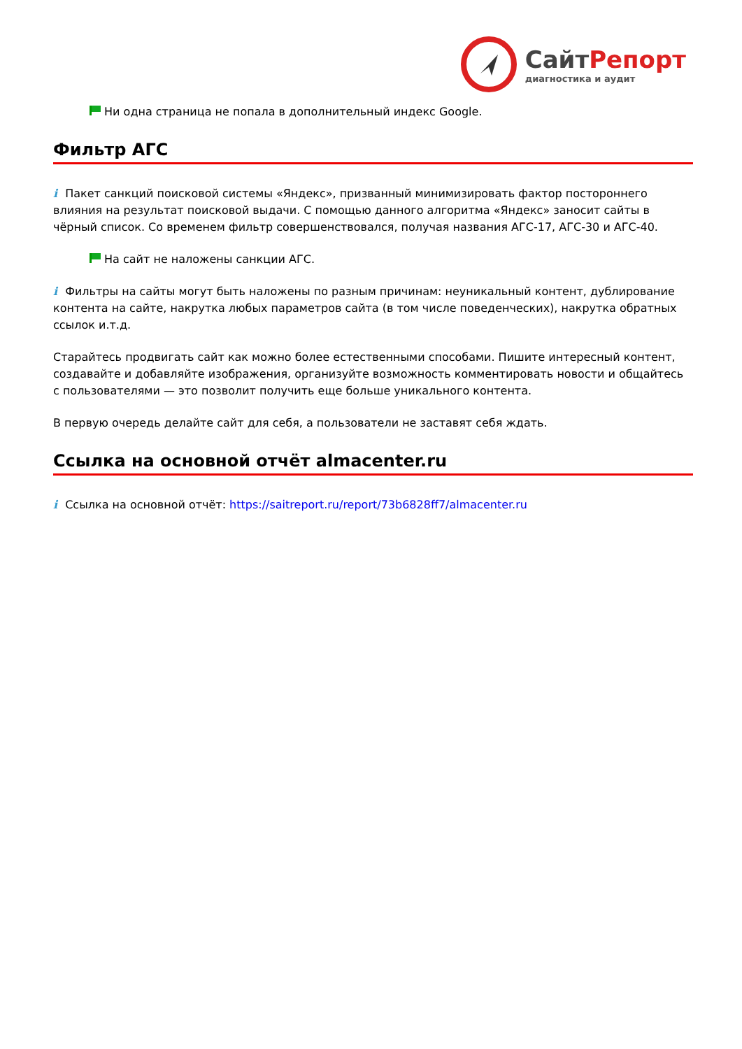СайтРепорт
диагностика и аудит
Ни одна страница не попала в дополнительный индекс Google.
Фильтр АГС
i Пакет санкций поисковой системы «Яндекс», призванный минимизировать фактор постороннего влияния на результат поисковой выдачи. С помощью данного алгоритма «Яндекс» заносит сайты в чёрный список. Со временем фильтр совершенствовался, получая названия АГС-17, АГС-30 и АГС-40.
На сайт не наложены санкции АГС.
i Фильтры на сайты могут быть наложены по разным причинам: неуникальный контент, дублирование контента на сайте, накрутка любых параметров сайта (в том числе поведенческих), накрутка обратных ссылок и.т.д.
Старайтесь продвигать сайт как можно более естественными способами. Пишите интересный контент, создавайте и добавляйте изображения, организуйте возможность комментировать новости и общайтесь с пользователями — это позволит получить еще больше уникального контента.
В первую очередь делайте сайт для себя, а пользователи не заставят себя ждать.
Ссылка на основной отчёт almacenter.ru
i Ссылка на основной отчёт: https://saitreport.ru/report/73b6828ff7/almacenter.ru